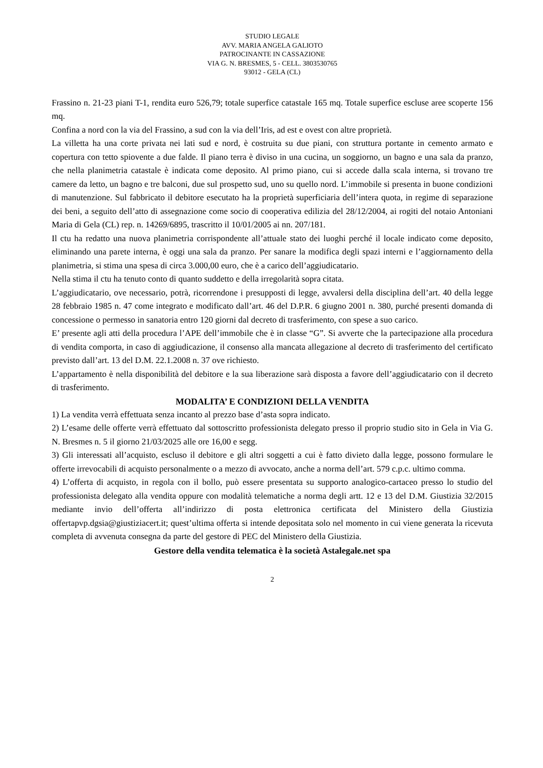STUDIO LEGALE
AVV. MARIA ANGELA GALIOTO
PATROCINANTE IN CASSAZIONE
VIA G. N. BRESMES, 5 - CELL. 3803530765
93012 - GELA (CL)
Frassino n. 21-23 piani T-1, rendita euro 526,79; totale superfice catastale 165 mq. Totale superfice escluse aree scoperte 156 mq.
Confina a nord con la via del Frassino, a sud con la via dell’Iris, ad est e ovest con altre proprietà.
La villetta ha una corte privata nei lati sud e nord, è costruita su due piani, con struttura portante in cemento armato e copertura con tetto spiovente a due falde. Il piano terra è diviso in una cucina, un soggiorno, un bagno e una sala da pranzo, che nella planimetria catastale è indicata come deposito. Al primo piano, cui si accede dalla scala interna, si trovano tre camere da letto, un bagno e tre balconi, due sul prospetto sud, uno su quello nord. L’immobile si presenta in buone condizioni di manutenzione. Sul fabbricato il debitore esecutato ha la proprietà superficiaria dell’intera quota, in regime di separazione dei beni, a seguito dell’atto di assegnazione come socio di cooperativa edilizia del 28/12/2004, ai rogiti del notaio Antoniani Maria di Gela (CL) rep. n. 14269/6895, trascritto il 10/01/2005 ai nn. 207/181.
Il ctu ha redatto una nuova planimetria corrispondente all’attuale stato dei luoghi perché il locale indicato come deposito, eliminando una parete interna, è oggi una sala da pranzo. Per sanare la modifica degli spazi interni e l’aggiornamento della planimetria, si stima una spesa di circa 3.000,00 euro, che è a carico dell’aggiudicatario.
Nella stima il ctu ha tenuto conto di quanto suddetto e della irregolarità sopra citata.
L’aggiudicatario, ove necessario, potrà, ricorrendone i presupposti di legge, avvalersi della disciplina dell’art. 40 della legge 28 febbraio 1985 n. 47 come integrato e modificato dall’art. 46 del D.P.R. 6 giugno 2001 n. 380, purché presenti domanda di concessione o permesso in sanatoria entro 120 giorni dal decreto di trasferimento, con spese a suo carico.
E’ presente agli atti della procedura l’APE dell’immobile che è in classe “G”. Si avverte che la partecipazione alla procedura di vendita comporta, in caso di aggiudicazione, il consenso alla mancata allegazione al decreto di trasferimento del certificato previsto dall’art. 13 del D.M. 22.1.2008 n. 37 ove richiesto.
L’appartamento è nella disponibilità del debitore e la sua liberazione sarà disposta a favore dell’aggiudicatario con il decreto di trasferimento.
MODALITA’ E CONDIZIONI DELLA VENDITA
1) La vendita verrà effettuata senza incanto al prezzo base d’asta sopra indicato.
2) L’esame delle offerte verrà effettuato dal sottoscritto professionista delegato presso il proprio studio sito in Gela in Via G. N. Bresmes n. 5 il giorno 21/03/2025 alle ore 16,00 e segg.
3) Gli interessati all’acquisto, escluso il debitore e gli altri soggetti a cui è fatto divieto dalla legge, possono formulare le offerte irrevocabili di acquisto personalmente o a mezzo di avvocato, anche a norma dell’art. 579 c.p.c. ultimo comma.
4) L’offerta di acquisto, in regola con il bollo, può essere presentata su supporto analogico-cartaceo presso lo studio del professionista delegato alla vendita oppure con modalità telematiche a norma degli artt. 12 e 13 del D.M. Giustizia 32/2015 mediante invio dell’offerta all’indirizzo di posta elettronica certificata del Ministero della Giustizia offertapvp.dgsia@giustiziacert.it; quest’ultima offerta si intende depositata solo nel momento in cui viene generata la ricevuta completa di avvenuta consegna da parte del gestore di PEC del Ministero della Giustizia.
Gestore della vendita telematica è la società Astalegale.net spa
2